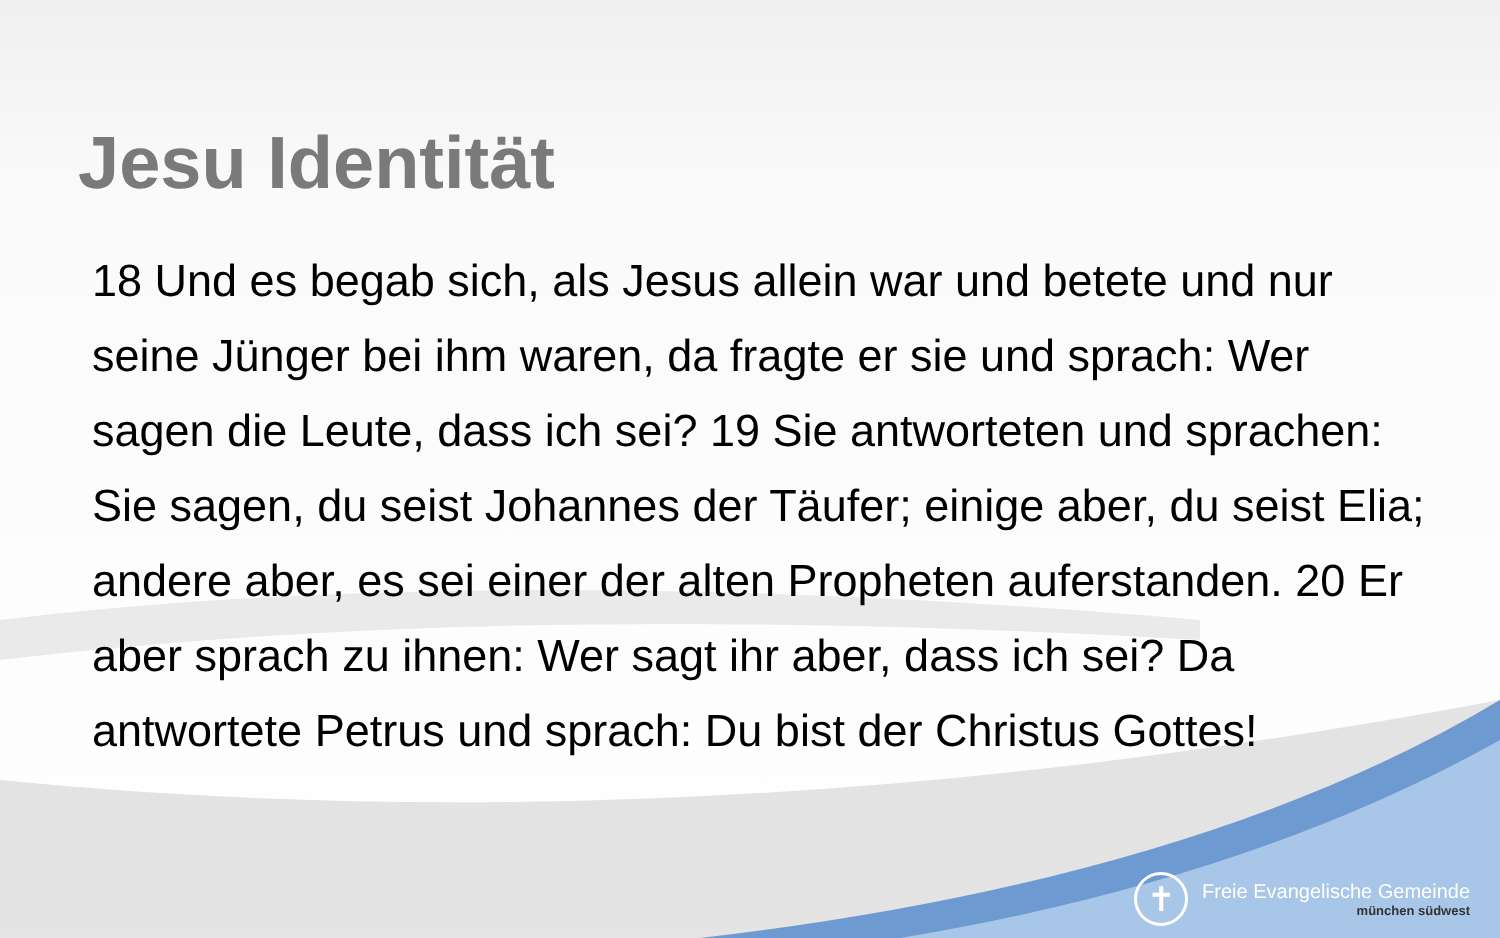Jesu Identität
18 Und es begab sich, als Jesus allein war und betete und nur seine Jünger bei ihm waren, da fragte er sie und sprach: Wer sagen die Leute, dass ich sei? 19 Sie antworteten und sprachen: Sie sagen, du seist Johannes der Täufer; einige aber, du seist Elia; andere aber, es sei einer der alten Propheten auferstanden. 20 Er aber sprach zu ihnen: Wer sagt ihr aber, dass ich sei? Da antwortete Petrus und sprach: Du bist der Christus Gottes!
✝
Freie Evangelische Gemeinde
münchen südwest